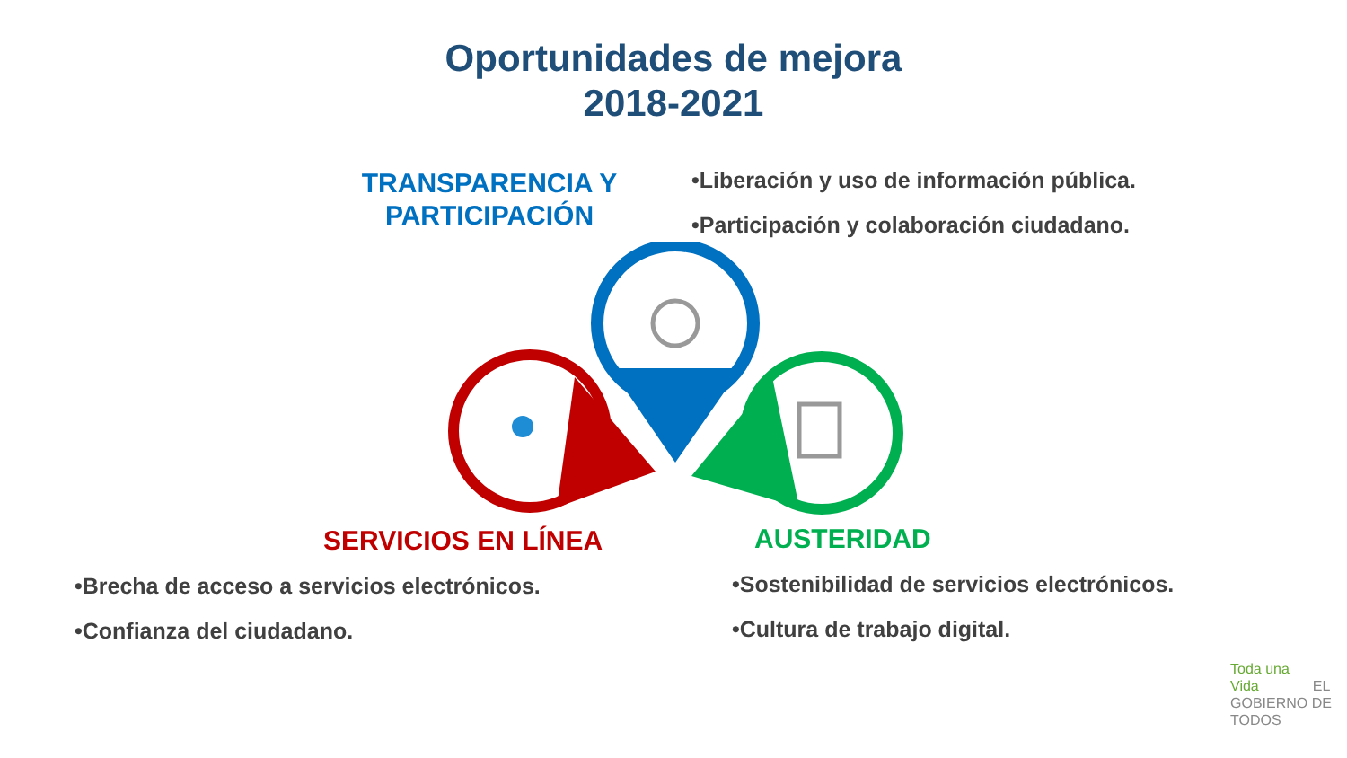Oportunidades de mejora
2018-2021
TRANSPARENCIA Y PARTICIPACIÓN
•Liberación y uso de información pública.
•Participación y colaboración ciudadano.
SERVICIOS EN LÍNEA AUSTERIDAD
•Brecha de acceso a servicios electrónicos.
•Confianza del ciudadano.
•Sostenibilidad de servicios electrónicos.
•Cultura de trabajo digital.
Toda una Vida EL GOBIERNO DE TODOS